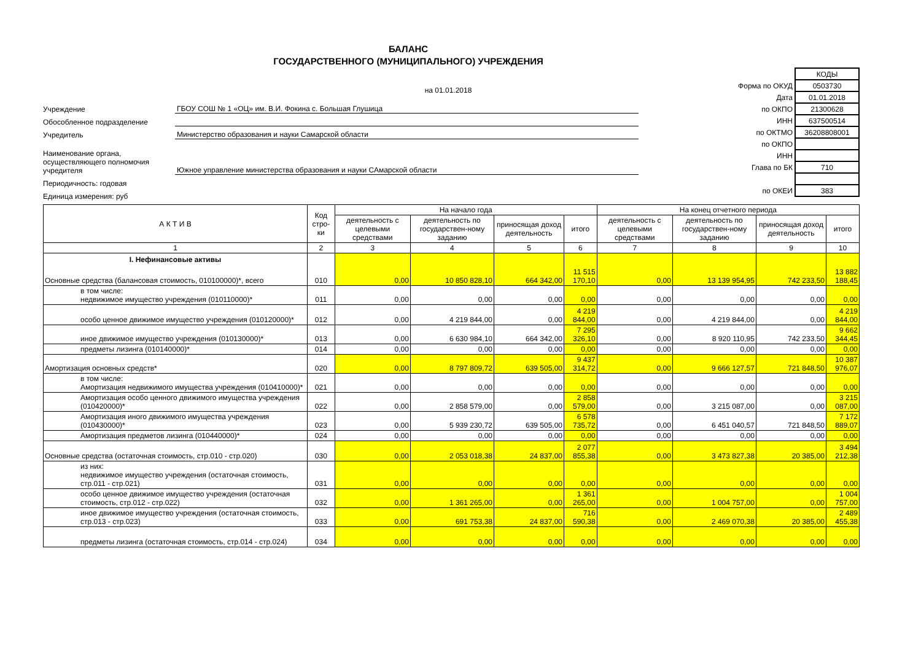БАЛАНС
ГОСУДАРСТВЕННОГО (МУНИЦИПАЛЬНОГО) УЧРЕЖДЕНИЯ
на 01.01.2018
Учреждение ГБОУ СОШ № 1 «ОЦ» им. В.И. Фокина с. Большая Глушица
Обособленное подразделение
Учредитель Министерство образования и науки Самарской области
Наименование органа, осуществляющего полномочия учредителя Южное управление министерства образования и науки САмарской области
Периодичность: годовая
Единица измерения: руб
| | КОДЫ |
| Форма по ОКУД | 0503730 |
| Дата | 01.01.2018 |
| по ОКПО | 21300628 |
| ИНН | 637500514 |
| по ОКТМО | 36208808001 |
| по ОКПО | |
| ИНН | |
| Глава по БК | 710 |
| по ОКЕИ | 383 |
| А К Т И В | Код стро-ки | На начало года | | | | На конец отчетного периода | | | |
| --- | --- | --- | --- | --- | --- | --- | --- | --- | --- |
| | | деятельность с целевыми средствами | деятельность по государствен-ному заданию | приносящая доход деятельность | итого | деятельность с целевыми средствами | деятельность по государствен-ному заданию | приносящая доход деятельность | итого |
| 1 | 2 | 3 | 4 | 5 | 6 | 7 | 8 | 9 | 10 |
| I. Нефинансовые активы Основные средства (балансовая стоимость, 010100000)*, всего | 010 | 0,00 | 10 850 828,10 | 664 342,00 | 11 515 170,10 | 0,00 | 13 139 954,95 | 742 233,50 | 13 882 188,45 |
| в том числе: недвижимое имущество учреждения (010110000)* | 011 | 0,00 | 0,00 | 0,00 | 0,00 | 0,00 | 0,00 | 0,00 | 0,00 |
| особо ценное движимое имущество учреждения (010120000)* | 012 | 0,00 | 4 219 844,00 | 0,00 | 4 219 844,00 | 0,00 | 4 219 844,00 | 0,00 | 4 219 844,00 |
| иное движимое имущество учреждения (010130000)* | 013 | 0,00 | 6 630 984,10 | 664 342,00 | 7 295 326,10 | 0,00 | 8 920 110,95 | 742 233,50 | 9 662 344,45 |
| предметы лизинга (010140000)* | 014 | 0,00 | 0,00 | 0,00 | 0,00 | 0,00 | 0,00 | 0,00 | 0,00 |
| Амортизация основных средств* | 020 | 0,00 | 8 797 809,72 | 639 505,00 | 9 437 314,72 | 0,00 | 9 666 127,57 | 721 848,50 | 10 387 976,07 |
| в том числе: Амортизация недвижимого имущества учреждения (010410000)* | 021 | 0,00 | 0,00 | 0,00 | 0,00 | 0,00 | 0,00 | 0,00 | 0,00 |
| Амортизация особо ценного движимого имущества учреждения (010420000)* | 022 | 0,00 | 2 858 579,00 | 0,00 | 2 858 579,00 | 0,00 | 3 215 087,00 | 0,00 | 3 215 087,00 |
| Амортизация иного движимого имущества учреждения (010430000)* | 023 | 0,00 | 5 939 230,72 | 639 505,00 | 6 578 735,72 | 0,00 | 6 451 040,57 | 721 848,50 | 7 172 889,07 |
| Амортизация предметов лизинга (010440000)* | 024 | 0,00 | 0,00 | 0,00 | 0,00 | 0,00 | 0,00 | 0,00 | 0,00 |
| Основные средства (остаточная стоимость, стр.010 - стр.020) | 030 | 0,00 | 2 053 018,38 | 24 837,00 | 2 077 855,38 | 0,00 | 3 473 827,38 | 20 385,00 | 3 494 212,38 |
| из них: недвижимое имущество учреждения (остаточная стоимость, стр.011 - стр.021) | 031 | 0,00 | 0,00 | 0,00 | 0,00 | 0,00 | 0,00 | 0,00 | 0,00 |
| особо ценное движимое имущество учреждения (остаточная стоимость, стр.012 - стр.022) | 032 | 0,00 | 1 361 265,00 | 0,00 | 1 361 265,00 | 0,00 | 1 004 757,00 | 0,00 | 1 004 757,00 |
| иное движимое имущество учреждения (остаточная стоимость, стр.013 - стр.023) | 033 | 0,00 | 691 753,38 | 24 837,00 | 716 590,38 | 0,00 | 2 469 070,38 | 20 385,00 | 2 489 455,38 |
| предметы лизинга (остаточная стоимость, стр.014 - стр.024) | 034 | 0,00 | 0,00 | 0,00 | 0,00 | 0,00 | 0,00 | 0,00 | 0,00 |